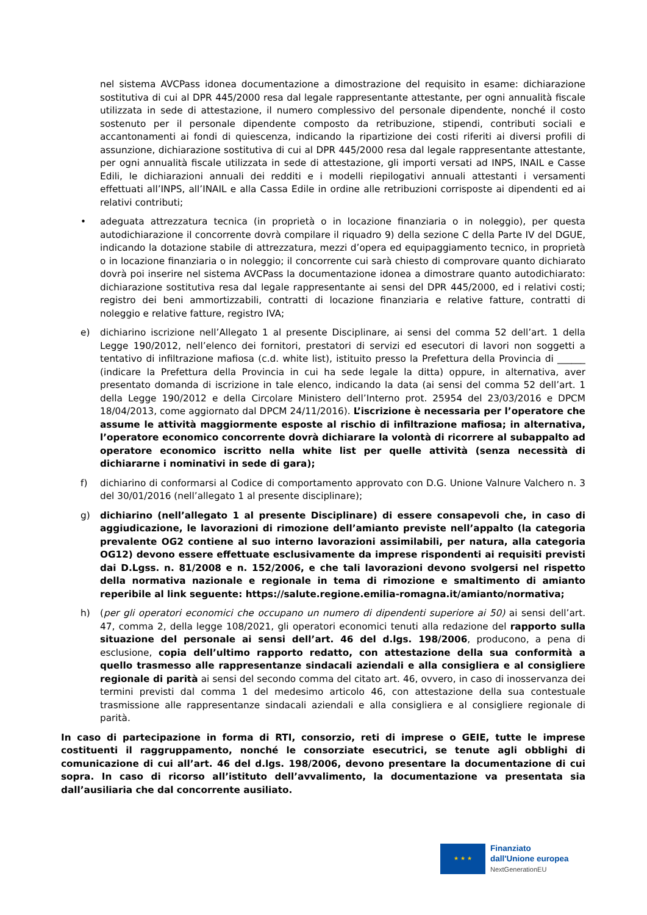nel sistema AVCPass idonea documentazione a dimostrazione del requisito in esame: dichiarazione sostitutiva di cui al DPR 445/2000 resa dal legale rappresentante attestante, per ogni annualità fiscale utilizzata in sede di attestazione, il numero complessivo del personale dipendente, nonché il costo sostenuto per il personale dipendente composto da retribuzione, stipendi, contributi sociali e accantonamenti ai fondi di quiescenza, indicando la ripartizione dei costi riferiti ai diversi profili di assunzione, dichiarazione sostitutiva di cui al DPR 445/2000 resa dal legale rappresentante attestante, per ogni annualità fiscale utilizzata in sede di attestazione, gli importi versati ad INPS, INAIL e Casse Edili, le dichiarazioni annuali dei redditi e i modelli riepilogativi annuali attestanti i versamenti effettuati all’INPS, all’INAIL e alla Cassa Edile in ordine alle retribuzioni corrisposte ai dipendenti ed ai relativi contributi;
• adeguata attrezzatura tecnica (in proprietà o in locazione finanziaria o in noleggio), per questa autodichiarazione il concorrente dovrà compilare il riquadro 9) della sezione C della Parte IV del DGUE, indicando la dotazione stabile di attrezzatura, mezzi d’opera ed equipaggiamento tecnico, in proprietà o in locazione finanziaria o in noleggio; il concorrente cui sarà chiesto di comprovare quanto dichiarato dovrà poi inserire nel sistema AVCPass la documentazione idonea a dimostrare quanto autodichiarato: dichiarazione sostitutiva resa dal legale rappresentante ai sensi del DPR 445/2000, ed i relativi costi; registro dei beni ammortizzabili, contratti di locazione finanziaria e relative fatture, contratti di noleggio e relative fatture, registro IVA;
e) dichiarino iscrizione nell’Allegato 1 al presente Disciplinare, ai sensi del comma 52 dell’art. 1 della Legge 190/2012, nell’elenco dei fornitori, prestatori di servizi ed esecutori di lavori non soggetti a tentativo di infiltrazione mafiosa (c.d. white list), istituito presso la Prefettura della Provincia di ______ (indicare la Prefettura della Provincia in cui ha sede legale la ditta) oppure, in alternativa, aver presentato domanda di iscrizione in tale elenco, indicando la data (ai sensi del comma 52 dell’art. 1 della Legge 190/2012 e della Circolare Ministero dell’Interno prot. 25954 del 23/03/2016 e DPCM 18/04/2013, come aggiornato dal DPCM 24/11/2016). L’iscrizione è necessaria per l’operatore che assume le attività maggiormente esposte al rischio di infiltrazione mafiosa; in alternativa, l’operatore economico concorrente dovrà dichiarare la volontà di ricorrere al subappalto ad operatore economico iscritto nella white list per quelle attività (senza necessità di dichiararne i nominativi in sede di gara);
f) dichiarino di conformarsi al Codice di comportamento approvato con D.G. Unione Valnure Valchero n. 3 del 30/01/2016 (nell’allegato 1 al presente disciplinare);
g) dichiarino (nell’allegato 1 al presente Disciplinare) di essere consapevoli che, in caso di aggiudicazione, le lavorazioni di rimozione dell’amianto previste nell’appalto (la categoria prevalente OG2 contiene al suo interno lavorazioni assimilabili, per natura, alla categoria OG12) devono essere effettuate esclusivamente da imprese rispondenti ai requisiti previsti dai D.Lgss. n. 81/2008 e n. 152/2006, e che tali lavorazioni devono svolgersi nel rispetto della normativa nazionale e regionale in tema di rimozione e smaltimento di amianto reperibile al link seguente: https://salute.regione.emilia-romagna.it/amianto/normativa;
h) (per gli operatori economici che occupano un numero di dipendenti superiore ai 50) ai sensi dell’art. 47, comma 2, della legge 108/2021, gli operatori economici tenuti alla redazione del rapporto sulla situazione del personale ai sensi dell’art. 46 del d.lgs. 198/2006, producono, a pena di esclusione, copia dell’ultimo rapporto redatto, con attestazione della sua conformità a quello trasmesso alle rappresentanze sindacali aziendali e alla consigliera e al consigliere regionale di parità ai sensi del secondo comma del citato art. 46, ovvero, in caso di inosservanza dei termini previsti dal comma 1 del medesimo articolo 46, con attestazione della sua contestuale trasmissione alle rappresentanze sindacali aziendali e alla consigliera e al consigliere regionale di parità.
In caso di partecipazione in forma di RTI, consorzio, reti di imprese o GEIE, tutte le imprese costituenti il raggruppamento, nonché le consorziate esecutrici, se tenute agli obblighi di comunicazione di cui all’art. 46 del d.lgs. 198/2006, devono presentare la documentazione di cui sopra. In caso di ricorso all’istituto dell’avvalimento, la documentazione va presentata sia dall’ausiliaria che dal concorrente ausiliato.
★ ★ ★
Finanziato
dall'Unione europea
NextGenerationEU